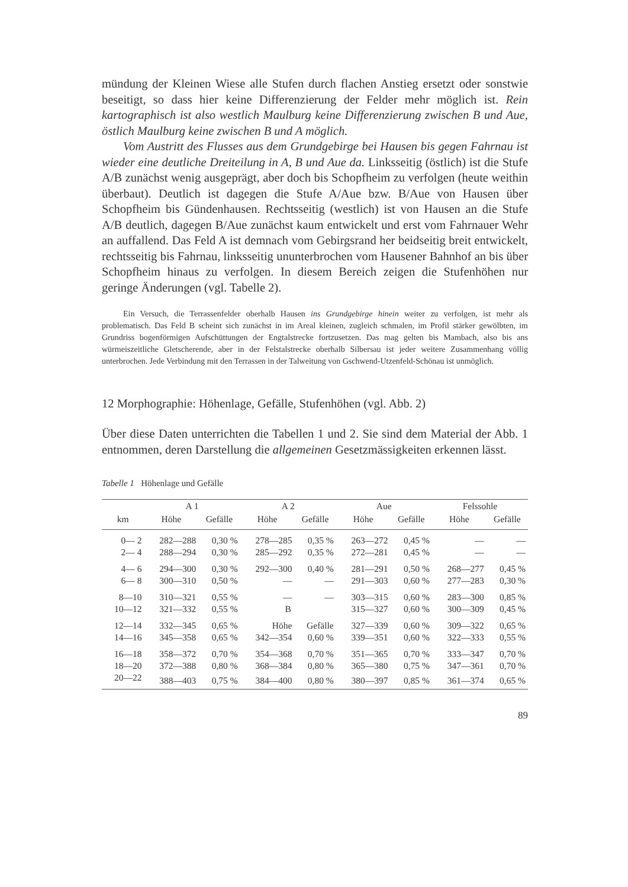mündung der Kleinen Wiese alle Stufen durch flachen Anstieg ersetzt oder sonstwie beseitigt, so dass hier keine Differenzierung der Felder mehr möglich ist. Rein kartographisch ist also westlich Maulburg keine Differenzierung zwischen B und Aue, östlich Maulburg keine zwischen B und A möglich.
Vom Austritt des Flusses aus dem Grundgebirge bei Hausen bis gegen Fahrnau ist wieder eine deutliche Dreiteilung in A, B und Aue da. Linksseitig (östlich) ist die Stufe A/B zunächst wenig ausgeprägt, aber doch bis Schopfheim zu verfolgen (heute weithin überbaut). Deutlich ist dagegen die Stufe A/Aue bzw. B/Aue von Hausen über Schopfheim bis Gündenhausen. Rechtsseitig (westlich) ist von Hausen an die Stufe A/B deutlich, dagegen B/Aue zunächst kaum entwickelt und erst vom Fahrnauer Wehr an auffallend. Das Feld A ist demnach vom Gebirgsrand her beidseitig breit entwickelt, rechtsseitig bis Fahrnau, linksseitig ununterbrochen vom Hausener Bahnhof an bis über Schopfheim hinaus zu verfolgen. In diesem Bereich zeigen die Stufenhöhen nur geringe Änderungen (vgl. Tabelle 2).
Ein Versuch, die Terrassenfelder oberhalb Hausen ins Grundgebirge hinein weiter zu verfolgen, ist mehr als problematisch. Das Feld B scheint sich zunächst in im Areal kleinen, zugleich schmalen, im Profil stärker gewölbten, im Grundriss bogenförmigen Aufschüttungen der Engtalstrecke fortzusetzen. Das mag gelten bis Mambach, also bis ans würmeiszeitliche Gletscherende, aber in der Felstalstrecke oberhalb Silbersau ist jeder weitere Zusammenhang völlig unterbrochen. Jede Verbindung mit den Terrassen in der Talweitung von Gschwend-Utzenfeld-Schönau ist unmöglich.
12 Morphographie: Höhenlage, Gefälle, Stufenhöhen (vgl. Abb. 2)
Über diese Daten unterrichten die Tabellen 1 und 2. Sie sind dem Material der Abb. 1 entnommen, deren Darstellung die allgemeinen Gesetzmässigkeiten erkennen lässt.
Tabelle 1 Höhenlage und Gefälle
| | A 1 | | A 2 | | Aue | | Felssohle | |
| --- | --- | --- | --- | --- | --- | --- | --- | --- |
| km | Höhe | Gefälle | Höhe | Gefälle | Höhe | Gefälle | Höhe | Gefälle |
| 0— 2 | 282—288 | 0,30 % | 278—285 | 0,35 % | 263—272 | 0,45 % | — | — |
| 2— 4 | 288—294 | 0,30 % | 285—292 | 0,35 % | 272—281 | 0,45 % | — | — |
| 4— 6 | 294—300 | 0,30 % | 292—300 | 0,40 % | 281—291 | 0,50 % | 268—277 | 0,45 % |
| 6— 8 | 300—310 | 0,50 % | — | — | 291—303 | 0,60 % | 277—283 | 0,30 % |
| 8—10 | 310—321 | 0,55 % | — | — | 303—315 | 0,60 % | 283—300 | 0,85 % |
| 10—12 | 321—332 | 0,55 % | B | | 315—327 | 0,60 % | 300—309 | 0,45 % |
| 12—14 | 332—345 | 0,65 % | Höhe | Gefälle | 327—339 | 0,60 % | 309—322 | 0,65 % |
| 14—16 | 345—358 | 0,65 % | 342—354 | 0,60 % | 339—351 | 0,60 % | 322—333 | 0,55 % |
| 16—18 | 358—372 | 0,70 % | 354—368 | 0,70 % | 351—365 | 0,70 % | 333—347 | 0,70 % |
| 18—20 | 372—388 | 0,80 % | 368—384 | 0,80 % | 365—380 | 0,75 % | 347—361 | 0,70 % |
| 20—22 | 388—403 | 0,75 % | 384—400 | 0,80 % | 380—397 | 0,85 % | 361—374 | 0,65 % |
89